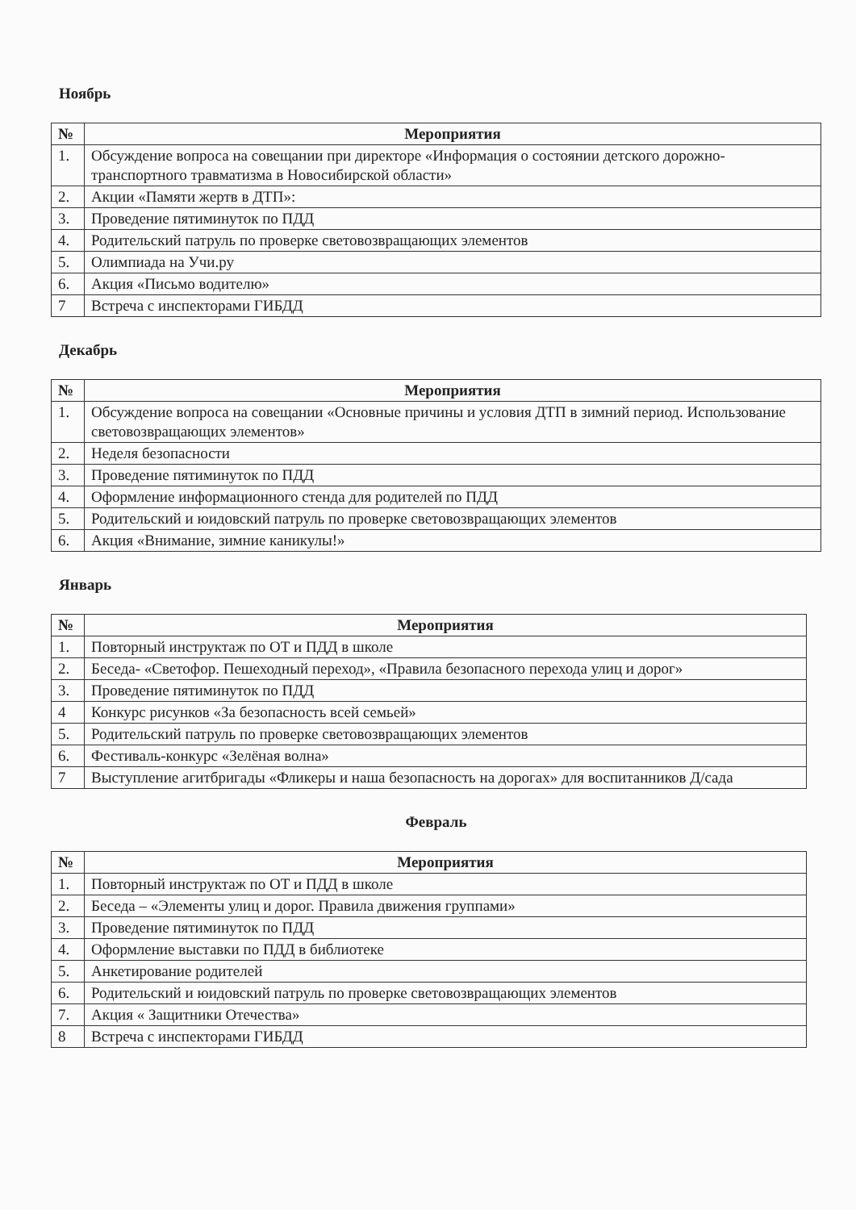Ноябрь
| № | Мероприятия |
| --- | --- |
| 1. | Обсуждение вопроса на совещании при директоре «Информация о состоянии детского дорожно-транспортного травматизма в Новосибирской области» |
| 2. | Акции «Памяти жертв в ДТП»: |
| 3. | Проведение пятиминуток по ПДД |
| 4. | Родительский патруль по проверке световозвращающих элементов |
| 5. | Олимпиада на Учи.ру |
| 6. | Акция «Письмо водителю» |
| 7 | Встреча с инспекторами ГИБДД |
Декабрь
| № | Мероприятия |
| --- | --- |
| 1. | Обсуждение вопроса на совещании «Основные причины и условия ДТП в зимний период. Использование световозвращающих элементов» |
| 2. | Неделя безопасности |
| 3. | Проведение пятиминуток по ПДД |
| 4. | Оформление информационного стенда для родителей по ПДД |
| 5. | Родительский и юидовский патруль по проверке световозвращающих элементов |
| 6. | Акция «Внимание, зимние каникулы!» |
Январь
| № | Мероприятия |
| --- | --- |
| 1. | Повторный инструктаж по ОТ и ПДД в школе |
| 2. | Беседа- «Светофор. Пешеходный переход», «Правила безопасного перехода улиц и дорог» |
| 3. | Проведение пятиминуток по ПДД |
| 4 | Конкурс рисунков «За безопасность всей семьей» |
| 5. | Родительский патруль по проверке световозвращающих элементов |
| 6. | Фестиваль-конкурс «Зелёная волна» |
| 7 | Выступление агитбригады «Фликеры и наша безопасность на дорогах» для воспитанников Д/сада |
Февраль
| № | Мероприятия |
| --- | --- |
| 1. | Повторный инструктаж по ОТ и ПДД в школе |
| 2. | Беседа – «Элементы улиц и дорог. Правила движения группами» |
| 3. | Проведение пятиминуток по ПДД |
| 4. | Оформление выставки по ПДД в библиотеке |
| 5. | Анкетирование родителей |
| 6. | Родительский и юидовский патруль по проверке световозвращающих элементов |
| 7. | Акция « Защитники Отечества» |
| 8 | Встреча с инспекторами ГИБДД |